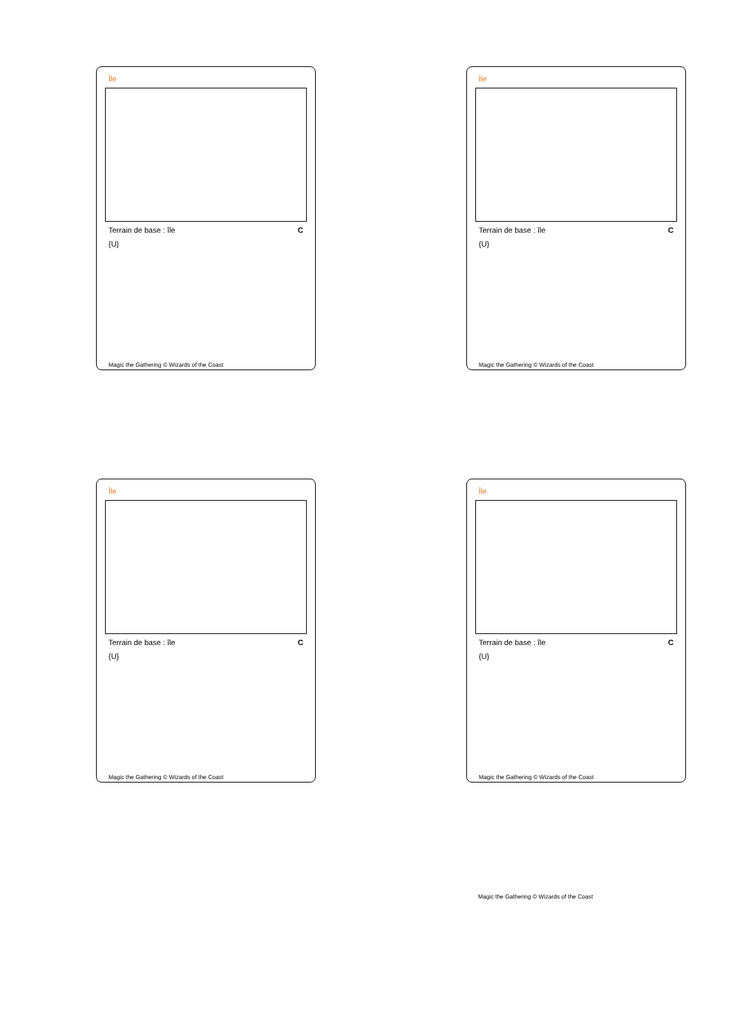Île
Terrain de base : île C
{U}
Magic the Gathering © Wizards of the Coast
Île
Terrain de base : île C
{U}
Magic the Gathering © Wizards of the Coast
Île
Terrain de base : île C
{U}
Magic the Gathering © Wizards of the Coast
Île
Terrain de base : île C
{U}
Magic the Gathering © Wizards of the Coast
Magic the Gathering © Wizards of the Coast